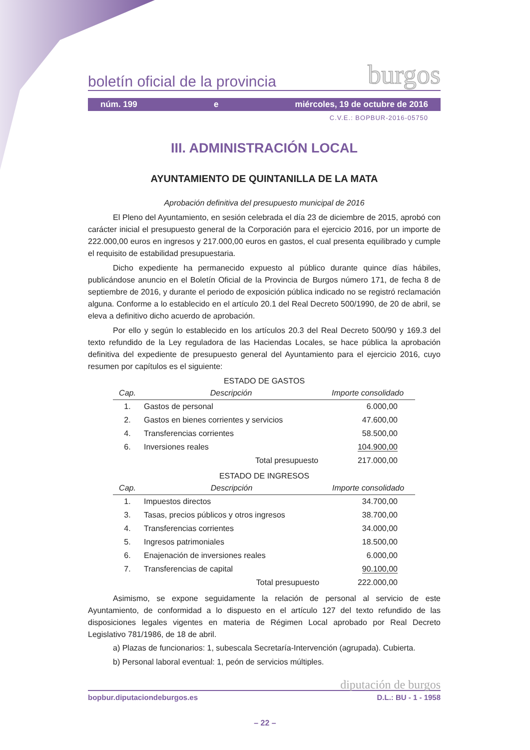boletín oficial de la provincia burgos
núm. 199 e miércoles, 19 de octubre de 2016
C.V.E.: BOPBUR-2016-05750
III. ADMINISTRACIÓN LOCAL
AYUNTAMIENTO DE QUINTANILLA DE LA MATA
Aprobación definitiva del presupuesto municipal de 2016
El Pleno del Ayuntamiento, en sesión celebrada el día 23 de diciembre de 2015, aprobó con carácter inicial el presupuesto general de la Corporación para el ejercicio 2016, por un importe de 222.000,00 euros en ingresos y 217.000,00 euros en gastos, el cual presenta equilibrado y cumple el requisito de estabilidad presupuestaria.
Dicho expediente ha permanecido expuesto al público durante quince días hábiles, publicándose anuncio en el Boletín Oficial de la Provincia de Burgos número 171, de fecha 8 de septiembre de 2016, y durante el periodo de exposición pública indicado no se registró reclamación alguna. Conforme a lo establecido en el artículo 20.1 del Real Decreto 500/1990, de 20 de abril, se eleva a definitivo dicho acuerdo de aprobación.
Por ello y según lo establecido en los artículos 20.3 del Real Decreto 500/90 y 169.3 del texto refundido de la Ley reguladora de las Haciendas Locales, se hace pública la aprobación definitiva del expediente de presupuesto general del Ayuntamiento para el ejercicio 2016, cuyo resumen por capítulos es el siguiente:
ESTADO DE GASTOS
| Cap. | Descripción | Importe consolidado |
| --- | --- | --- |
| 1. | Gastos de personal | 6.000,00 |
| 2. | Gastos en bienes corrientes y servicios | 47.600,00 |
| 4. | Transferencias corrientes | 58.500,00 |
| 6. | Inversiones reales | 104.900,00 |
| | Total presupuesto | 217.000,00 |
ESTADO DE INGRESOS
| Cap. | Descripción | Importe consolidado |
| --- | --- | --- |
| 1. | Impuestos directos | 34.700,00 |
| 3. | Tasas, precios públicos y otros ingresos | 38.700,00 |
| 4. | Transferencias corrientes | 34.000,00 |
| 5. | Ingresos patrimoniales | 18.500,00 |
| 6. | Enajenación de inversiones reales | 6.000,00 |
| 7. | Transferencias de capital | 90.100,00 |
| | Total presupuesto | 222.000,00 |
Asimismo, se expone seguidamente la relación de personal al servicio de este Ayuntamiento, de conformidad a lo dispuesto en el artículo 127 del texto refundido de las disposiciones legales vigentes en materia de Régimen Local aprobado por Real Decreto Legislativo 781/1986, de 18 de abril.
a) Plazas de funcionarios: 1, subescala Secretaría-Intervención (agrupada). Cubierta.
b) Personal laboral eventual: 1, peón de servicios múltiples.
diputación de burgos
bopbur.diputaciondeburgos.es D.L.: BU - 1 - 1958
– 22 –